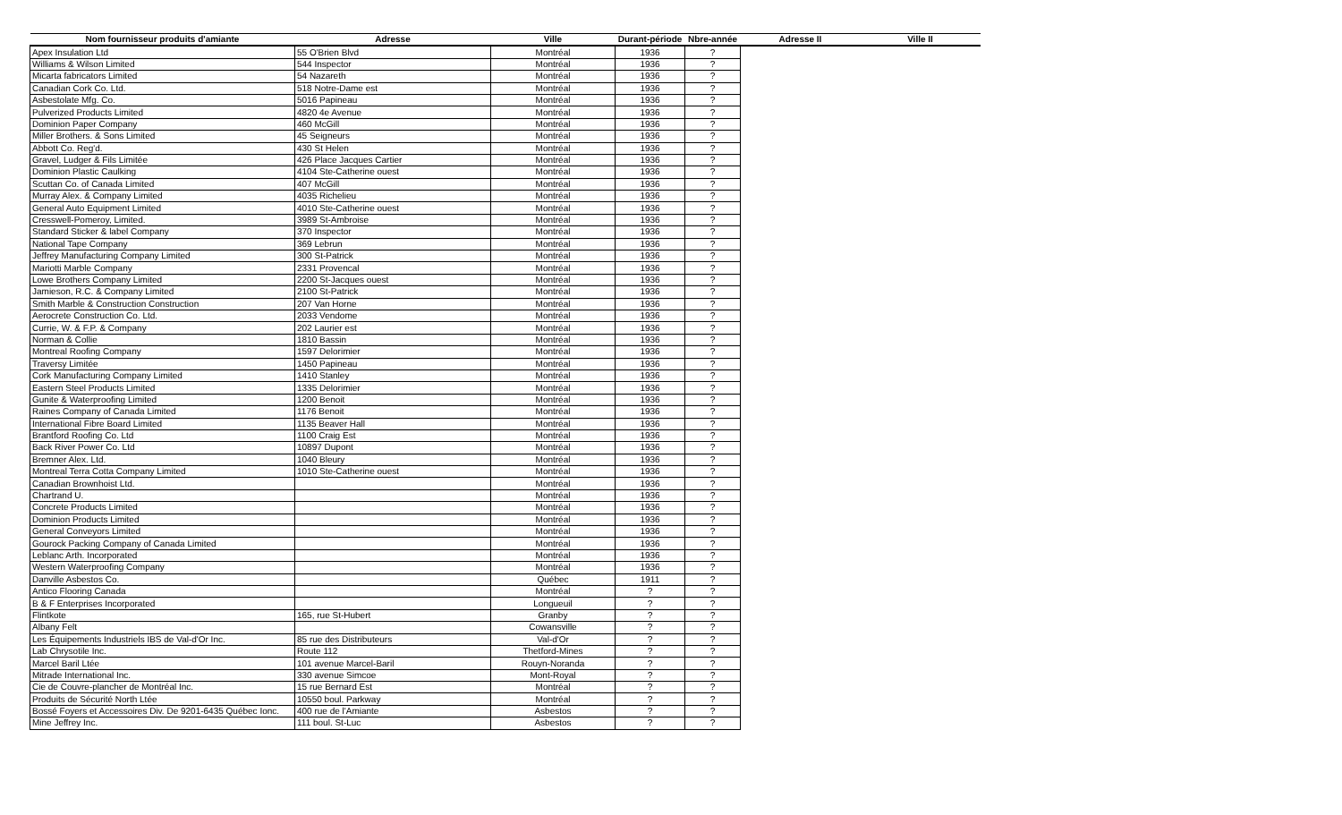| Nom fournisseur produits d'amiante | Adresse | Ville | Durant-période | Nbre-année | Adresse II | Ville II |
| --- | --- | --- | --- | --- | --- | --- |
| Apex Insulation Ltd | 55 O'Brien Blvd | Montréal | 1936 | ? | | |
| Williams & Wilson Limited | 544 Inspector | Montréal | 1936 | ? | | |
| Micarta fabricators Limited | 54 Nazareth | Montréal | 1936 | ? | | |
| Canadian Cork Co. Ltd. | 518 Notre-Dame est | Montréal | 1936 | ? | | |
| Asbestolate Mfg. Co. | 5016 Papineau | Montréal | 1936 | ? | | |
| Pulverized Products Limited | 4820 4e Avenue | Montréal | 1936 | ? | | |
| Dominion Paper Company | 460 McGill | Montréal | 1936 | ? | | |
| Miller Brothers. & Sons Limited | 45 Seigneurs | Montréal | 1936 | ? | | |
| Abbott Co. Reg'd. | 430 St Helen | Montréal | 1936 | ? | | |
| Gravel, Ludger & Fils Limitée | 426 Place Jacques Cartier | Montréal | 1936 | ? | | |
| Dominion Plastic Caulking | 4104 Ste-Catherine ouest | Montréal | 1936 | ? | | |
| Scuttan Co. of Canada Limited | 407 McGill | Montréal | 1936 | ? | | |
| Murray Alex. & Company Limited | 4035 Richelieu | Montréal | 1936 | ? | | |
| General Auto Equipment Limited | 4010 Ste-Catherine ouest | Montréal | 1936 | ? | | |
| Cresswell-Pomeroy, Limited. | 3989 St-Ambroise | Montréal | 1936 | ? | | |
| Standard Sticker & label Company | 370 Inspector | Montréal | 1936 | ? | | |
| National Tape Company | 369 Lebrun | Montréal | 1936 | ? | | |
| Jeffrey Manufacturing Company Limited | 300 St-Patrick | Montréal | 1936 | ? | | |
| Mariotti Marble Company | 2331 Provencal | Montréal | 1936 | ? | | |
| Lowe Brothers Company Limited | 2200 St-Jacques ouest | Montréal | 1936 | ? | | |
| Jamieson, R.C. & Company Limited | 2100 St-Patrick | Montréal | 1936 | ? | | |
| Smith Marble & Construction Construction | 207 Van Horne | Montréal | 1936 | ? | | |
| Aerocrete Construction Co. Ltd. | 2033 Vendome | Montréal | 1936 | ? | | |
| Currie, W. & F.P. & Company | 202 Laurier est | Montréal | 1936 | ? | | |
| Norman & Collie | 1810 Bassin | Montréal | 1936 | ? | | |
| Montreal Roofing Company | 1597 Delorimier | Montréal | 1936 | ? | | |
| Traversy Limitée | 1450 Papineau | Montréal | 1936 | ? | | |
| Cork Manufacturing Company Limited | 1410 Stanley | Montréal | 1936 | ? | | |
| Eastern Steel Products Limited | 1335 Delorimier | Montréal | 1936 | ? | | |
| Gunite & Waterproofing Limited | 1200 Benoit | Montréal | 1936 | ? | | |
| Raines Company of Canada Limited | 1176 Benoit | Montréal | 1936 | ? | | |
| International Fibre Board Limited | 1135 Beaver Hall | Montréal | 1936 | ? | | |
| Brantford Roofing Co. Ltd | 1100 Craig Est | Montréal | 1936 | ? | | |
| Back River Power Co. Ltd | 10897 Dupont | Montréal | 1936 | ? | | |
| Bremner Alex. Ltd. | 1040 Bleury | Montréal | 1936 | ? | | |
| Montreal Terra Cotta Company Limited | 1010 Ste-Catherine ouest | Montréal | 1936 | ? | | |
| Canadian Brownhoist Ltd. | | Montréal | 1936 | ? | | |
| Chartrand U. | | Montréal | 1936 | ? | | |
| Concrete Products Limited | | Montréal | 1936 | ? | | |
| Dominion Products Limited | | Montréal | 1936 | ? | | |
| General Conveyors Limited | | Montréal | 1936 | ? | | |
| Gourock Packing Company of Canada Limited | | Montréal | 1936 | ? | | |
| Leblanc Arth. Incorporated | | Montréal | 1936 | ? | | |
| Western Waterproofing Company | | Montréal | 1936 | ? | | |
| Danville Asbestos Co. | | Québec | 1911 | ? | | |
| Antico Flooring Canada | | Montréal | ? | ? | | |
| B & F Enterprises Incorporated | | Longueuil | ? | ? | | |
| Flintkote | 165, rue St-Hubert | Granby | ? | ? | | |
| Albany Felt | | Cowansville | ? | ? | | |
| Les Équipements Industriels IBS de Val-d'Or Inc. | 85 rue des Distributeurs | Val-d'Or | ? | ? | | |
| Lab Chrysotile Inc. | Route 112 | Thetford-Mines | ? | ? | | |
| Marcel Baril Ltée | 101 avenue Marcel-Baril | Rouyn-Noranda | ? | ? | | |
| Mitrade International Inc. | 330 avenue Simcoe | Mont-Royal | ? | ? | | |
| Cie de Couvre-plancher de Montréal Inc. | 15 rue Bernard Est | Montréal | ? | ? | | |
| Produits de Sécurité North Ltée | 10550 boul. Parkway | Montréal | ? | ? | | |
| Bossé Foyers et Accessoires Div. De 9201-6435 Québec Ionc. | 400 rue de l'Amiante | Asbestos | ? | ? | | |
| Mine Jeffrey Inc. | 111 boul. St-Luc | Asbestos | ? | ? | | |